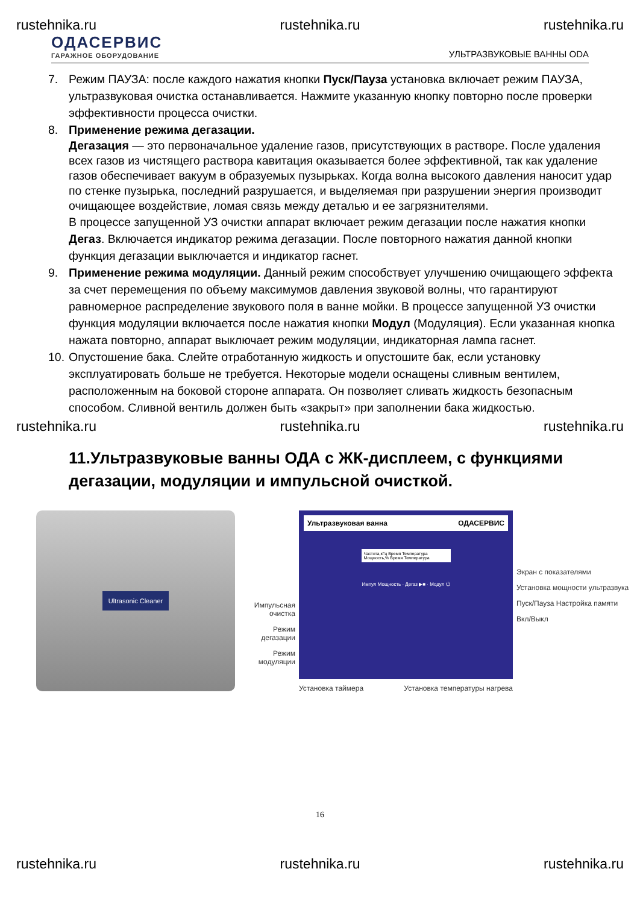rustehnika.ru rustehnika.ru rustehnika.ru
ОДАСЕРВИС
ГАРАЖНОЕ ОБОРУДОВАНИЕ
УЛЬТРАЗВУКОВЫЕ ВАННЫ ODA
7. Режим ПАУЗА: после каждого нажатия кнопки Пуск/Пауза установка включает режим ПАУЗА, ультразвуковая очистка останавливается. Нажмите указанную кнопку повторно после проверки эффективности процесса очистки.
8. Применение режима дегазации.
Дегазация — это первоначальное удаление газов, присутствующих в растворе. После удаления всех газов из чистящего раствора кавитация оказывается более эффективной, так как удаление газов обеспечивает вакуум в образуемых пузырьках. Когда волна высокого давления наносит удар по стенке пузырька, последний разрушается, и выделяемая при разрушении энергия производит очищающее воздействие, ломая связь между деталью и ее загрязнителями.
В процессе запущенной УЗ очистки аппарат включает режим дегазации после нажатия кнопки Дегаз. Включается индикатор режима дегазации. После повторного нажатия данной кнопки функция дегазации выключается и индикатор гаснет.
9. Применение режима модуляции. Данный режим способствует улучшению очищающего эффекта за счет перемещения по объему максимумов давления звуковой волны, что гарантируют равномерное распределение звукового поля в ванне мойки. В процессе запущенной УЗ очистки функция модуляции включается после нажатия кнопки Модул (Модуляция). Если указанная кнопка нажата повторно, аппарат выключает режим модуляции, индикаторная лампа гаснет.
10. Опустошение бака. Слейте отработанную жидкость и опустошите бак, если установку эксплуатировать больше не требуется. Некоторые модели оснащены сливным вентилем, расположенным на боковой стороне аппарата. Он позволяет сливать жидкость безопасным способом. Сливной вентиль должен быть «закрыт» при заполнении бака жидкостью.
rustehnika.ru rustehnika.ru rustehnika.ru
11.Ультразвуковые ванны ОДА с ЖК-дисплеем, с функциями дегазации, модуляции и импульсной очисткой.
Ultrasonic Cleaner
Импульсная очистка
Режим дегазации
Режим модуляции
Ультразвуковая ванна ОДАСЕРВИС
Частота,кГц Время Температура
Мощность,% Время Температура
Импул Мощность · Дегаз ▶■ · Модул ⏻
Установка таймера Установка температуры нагрева
Экран с показателями
Установка мощности ультразвука
Пуск/Пауза Настройка памяти
Вкл/Выкл
16
rustehnika.ru rustehnika.ru rustehnika.ru